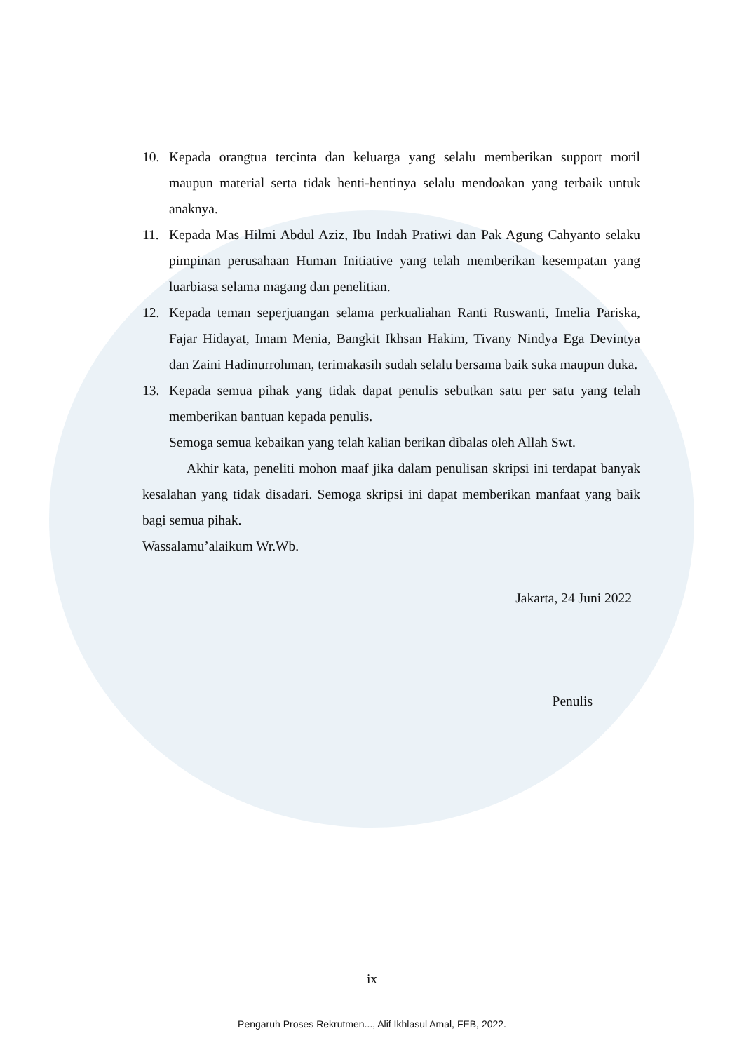10. Kepada orangtua tercinta dan keluarga yang selalu memberikan support moril maupun material serta tidak henti-hentinya selalu mendoakan yang terbaik untuk anaknya.
11. Kepada Mas Hilmi Abdul Aziz, Ibu Indah Pratiwi dan Pak Agung Cahyanto selaku pimpinan perusahaan Human Initiative yang telah memberikan kesempatan yang luarbiasa selama magang dan penelitian.
12. Kepada teman seperjuangan selama perkualiahan Ranti Ruswanti, Imelia Pariska, Fajar Hidayat, Imam Menia, Bangkit Ikhsan Hakim, Tivany Nindya Ega Devintya dan Zaini Hadinurrohman, terimakasih sudah selalu bersama baik suka maupun duka.
13. Kepada semua pihak yang tidak dapat penulis sebutkan satu per satu yang telah memberikan bantuan kepada penulis.
Semoga semua kebaikan yang telah kalian berikan dibalas oleh Allah Swt.
Akhir kata, peneliti mohon maaf jika dalam penulisan skripsi ini terdapat banyak kesalahan yang tidak disadari. Semoga skripsi ini dapat memberikan manfaat yang baik bagi semua pihak.
Wassalamu’alaikum Wr.Wb.
Jakarta, 24 Juni 2022
Penulis
ix
Pengaruh Proses Rekrutmen..., Alif Ikhlasul Amal, FEB, 2022.